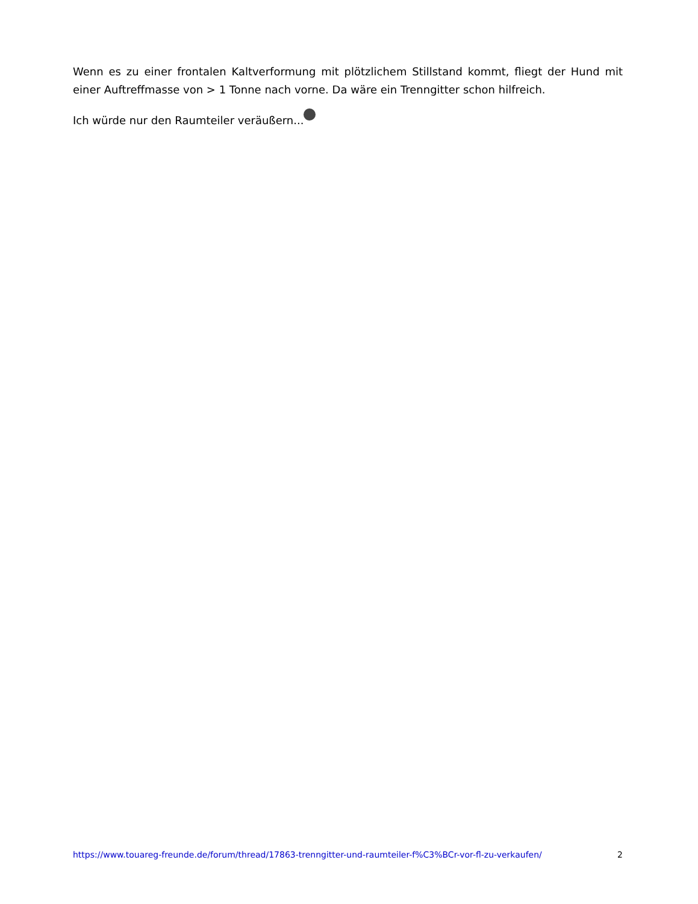Wenn es zu einer frontalen Kaltverformung mit plötzlichem Stillstand kommt, fliegt der Hund mit einer Auftreffmasse von > 1 Tonne nach vorne. Da wäre ein Trenngitter schon hilfreich.
Ich würde nur den Raumteiler veräußern...
https://www.touareg-freunde.de/forum/thread/17863-trenngitter-und-raumteiler-f%C3%BCr-vor-fl-zu-verkaufen/ 2